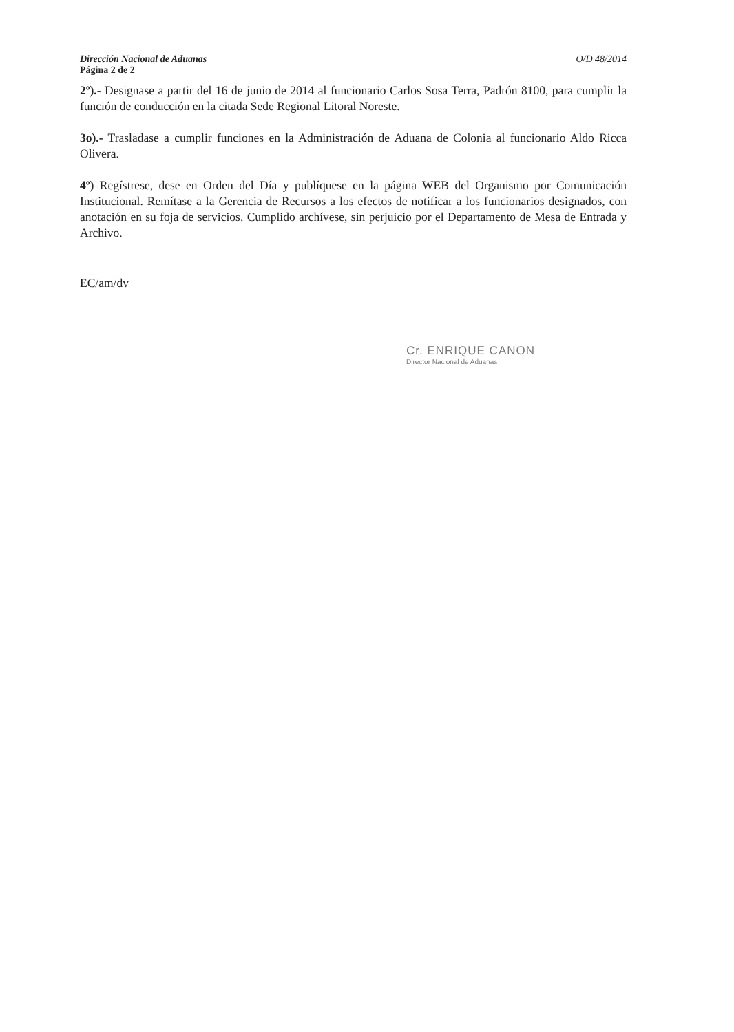Dirección Nacional de Aduanas O/D 48/2014
Página 2 de 2
2º).- Designase a partir del 16 de junio de 2014 al funcionario Carlos Sosa Terra, Padrón 8100, para cumplir la función de conducción en la citada Sede Regional Litoral Noreste.
3o).- Trasladase a cumplir funciones en la Administración de Aduana de Colonia al funcionario Aldo Ricca Olivera.
4º) Regístrese, dese en Orden del Día y publíquese en la página WEB del Organismo por Comunicación Institucional. Remítase a la Gerencia de Recursos a los efectos de notificar a los funcionarios designados, con anotación en su foja de servicios. Cumplido archívese, sin perjuicio por el Departamento de Mesa de Entrada y Archivo.
EC/am/dv
Cr. ENRIQUE CANON
Director Nacional de Aduanas